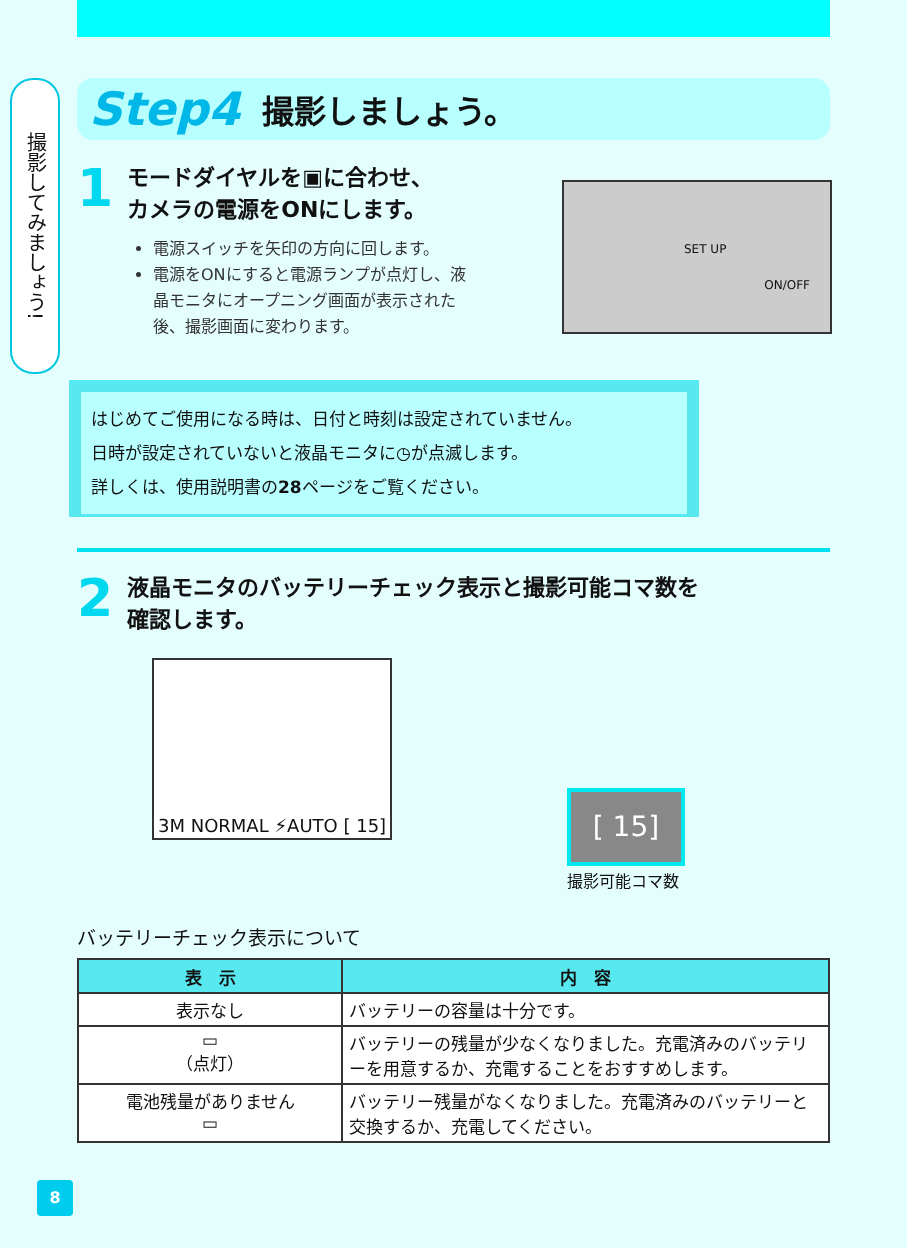撮影してみましょう!
Step4 撮影しましょう。
1 モードダイヤルを▣に合わせ、
カメラの電源をONにします。
電源スイッチを矢印の方向に回します。
電源をONにすると電源ランプが点灯し、液
晶モニタにオープニング画面が表示された
後、撮影画面に変わります。
ON/OFF
SET UP
はじめてご使用になる時は、日付と時刻は設定されていません。
日時が設定されていないと液晶モニタに◷が点滅します。
詳しくは、使用説明書の28ページをご覧ください。
2 液晶モニタのバッテリーチェック表示と撮影可能コマ数を
確認します。
3M NORMAL ⚡AUTO [ 15]
[ 15]
撮影可能コマ数
バッテリーチェック表示について
| 表 示 | 内 容 |
| --- | --- |
| 表示なし | バッテリーの容量は十分です。 |
| ▭ （点灯） | バッテリーの残量が少なくなりました。充電済みのバッテリーを用意するか、充電することをおすすめします。 |
| 電池残量がありません ▭ | バッテリー残量がなくなりました。充電済みのバッテリーと交換するか、充電してください。 |
8